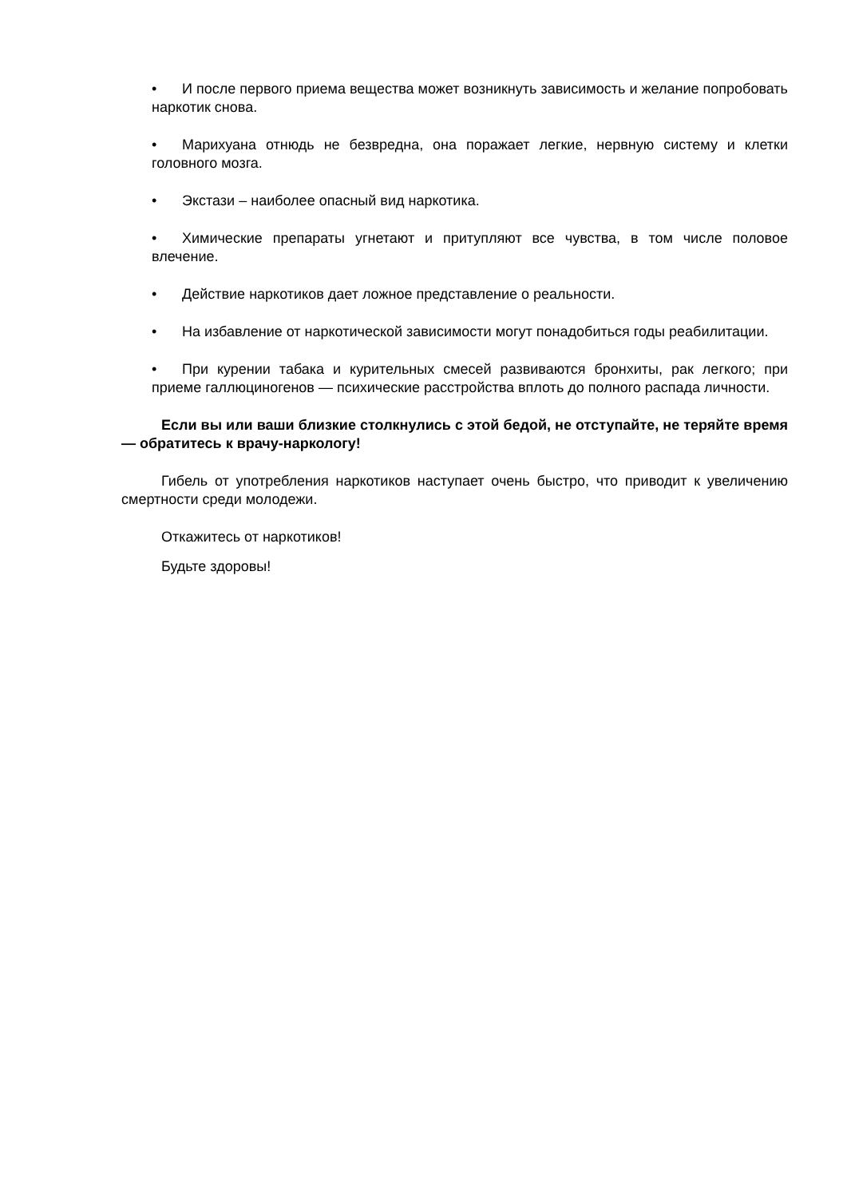• И после первого приема вещества может возникнуть зависимость и желание попробовать наркотик снова.
• Марихуана отнюдь не безвредна, она поражает легкие, нервную систему и клетки головного мозга.
• Экстази – наиболее опасный вид наркотика.
• Химические препараты угнетают и притупляют все чувства, в том числе половое влечение.
• Действие наркотиков дает ложное представление о реальности.
• На избавление от наркотической зависимости могут понадобиться годы реабилитации.
• При курении табака и курительных смесей развиваются бронхиты, рак легкого; при приеме галлюциногенов — психические расстройства вплоть до полного распада личности.
Если вы или ваши близкие столкнулись с этой бедой, не отступайте, не теряйте время — обратитесь к врачу-наркологу!
Гибель от употребления наркотиков наступает очень быстро, что приводит к увеличению смертности среди молодежи.
Откажитесь от наркотиков!
Будьте здоровы!